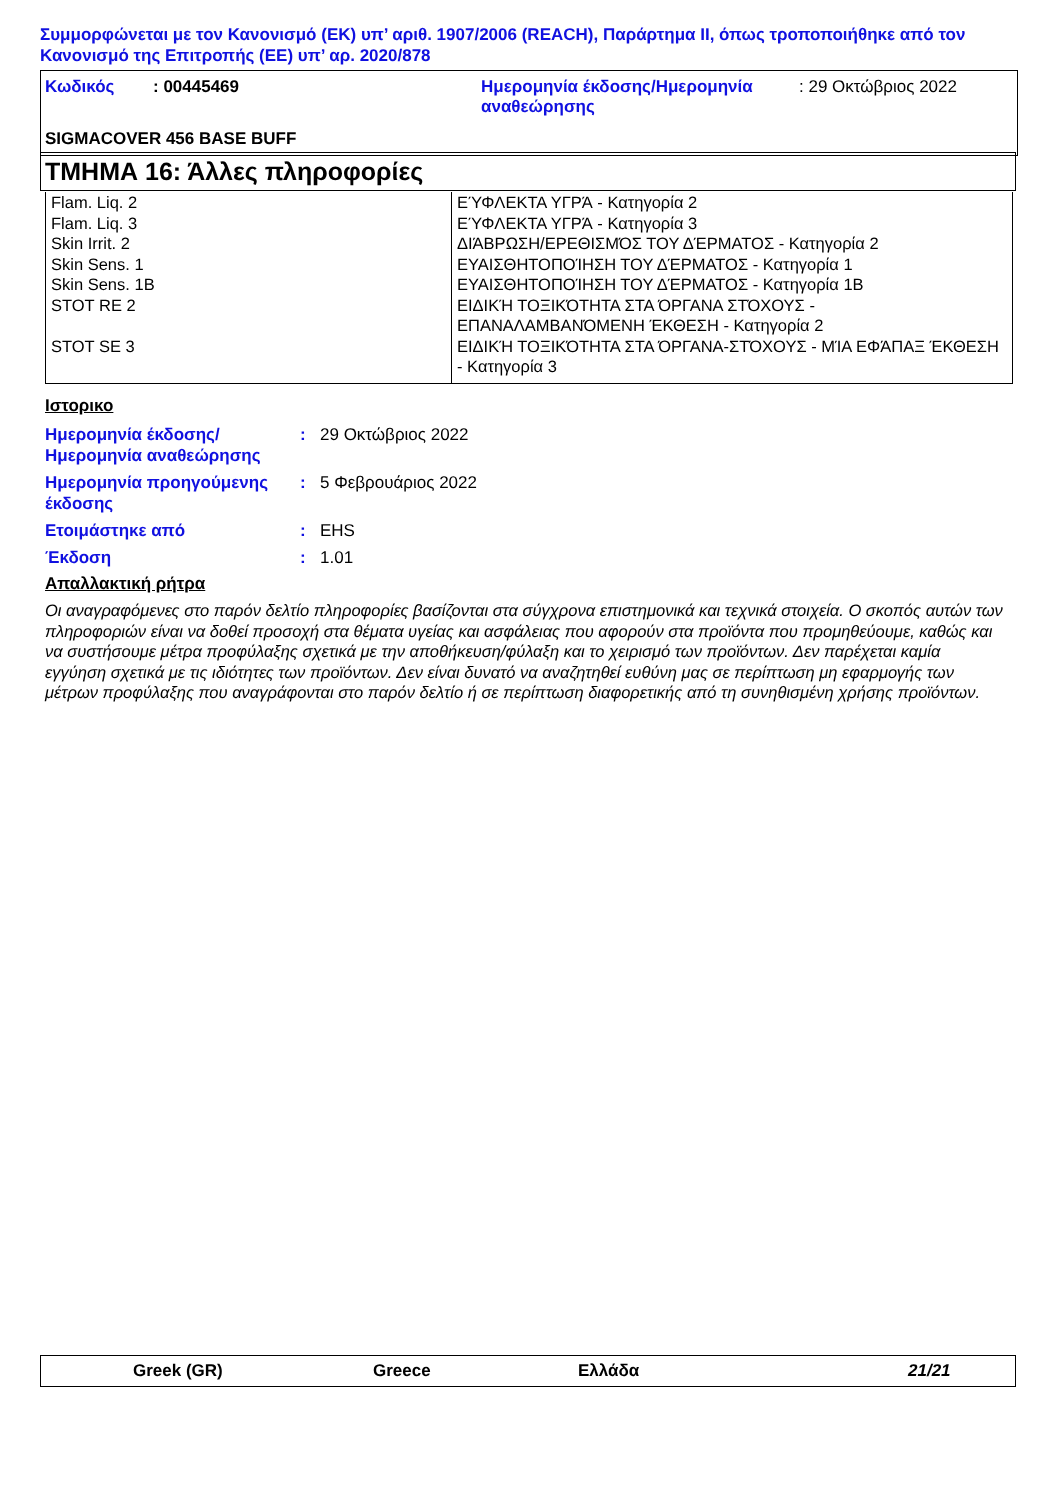Συμμορφώνεται με τον Κανονισμό (ΕΚ) υπ’ αριθ. 1907/2006 (REACH), Παράρτημα II, όπως τροποποιήθηκε από τον Κανονισμό της Επιτροπής (ΕΕ) υπ’ αρ. 2020/878
| Κωδικός | : 00445469 | Ημερομηνία έκδοσης/Ημερομηνία αναθεώρησης | : 29 Οκτώβριος 2022 |
| SIGMACOVER 456 BASE BUFF | | | |
ΤΜΗΜΑ 16: Άλλες πληροφορίες
| Flam. Liq. 2 | ΕΎΦΛΕΚΤΑ ΥΓΡΆ - Κατηγορία 2 |
| Flam. Liq. 3 | ΕΎΦΛΕΚΤΑ ΥΓΡΆ - Κατηγορία 3 |
| Skin Irrit. 2 | ΔΙΆΒΡΩΣΗ/ΕΡΕΘΙΣΜΌΣ ΤΟΥ ΔΈΡΜΑΤΟΣ - Κατηγορία 2 |
| Skin Sens. 1 | ΕΥΑΙΣΘΗΤΟΠΟΊΗΣΗ ΤΟΥ ΔΈΡΜΑΤΟΣ - Κατηγορία 1 |
| Skin Sens. 1B | ΕΥΑΙΣΘΗΤΟΠΟΊΗΣΗ ΤΟΥ ΔΈΡΜΑΤΟΣ - Κατηγορία 1B |
| STOT RE 2 | ΕΙΔΙΚΉ ΤΟΞΙΚΌΤΗΤΑ ΣΤΑ ΌΡΓΑΝΑ ΣΤΌΧΟΥΣ - ΕΠΑΝΑΛΑΜΒΑΝΌΜΕΝΗ ΈΚΘΕΣΗ - Κατηγορία 2 |
| STOT SE 3 | ΕΙΔΙΚΉ ΤΟΞΙΚΌΤΗΤΑ ΣΤΑ ΌΡΓΑΝΑ-ΣΤΌΧΟΥΣ - ΜΊΑ ΕΦΆΠΑΞ ΈΚΘΕΣΗ - Κατηγορία 3 |
Ιστορικο
| Ημερομηνία έκδοσης/ Ημερομηνία αναθεώρησης | : | 29 Οκτώβριος 2022 |
| Ημερομηνία προηγούμενης έκδοσης | : | 5 Φεβρουάριος 2022 |
| Ετοιμάστηκε από | : | EHS |
| Έκδοση | : | 1.01 |
Απαλλακτική ρήτρα
Οι αναγραφόμενες στο παρόν δελτίο πληροφορίες βασίζονται στα σύγχρονα επιστημονικά και τεχνικά στοιχεία. Ο σκοπός αυτών των πληροφοριών είναι να δοθεί προσοχή στα θέματα υγείας και ασφάλειας που αφορούν στα προϊόντα που προμηθεύουμε, καθώς και να συστήσουμε μέτρα προφύλαξης σχετικά με την αποθήκευση/φύλαξη και το χειρισμό των προϊόντων. Δεν παρέχεται καμία εγγύηση σχετικά με τις ιδιότητες των προϊόντων. Δεν είναι δυνατό να αναζητηθεί ευθύνη μας σε περίπτωση μη εφαρμογής των μέτρων προφύλαξης που αναγράφονται στο παρόν δελτίο ή σε περίπτωση διαφορετικής από τη συνηθισμένη χρήσης προϊόντων.
Greek (GR) Greece Ελλάδα 21/21